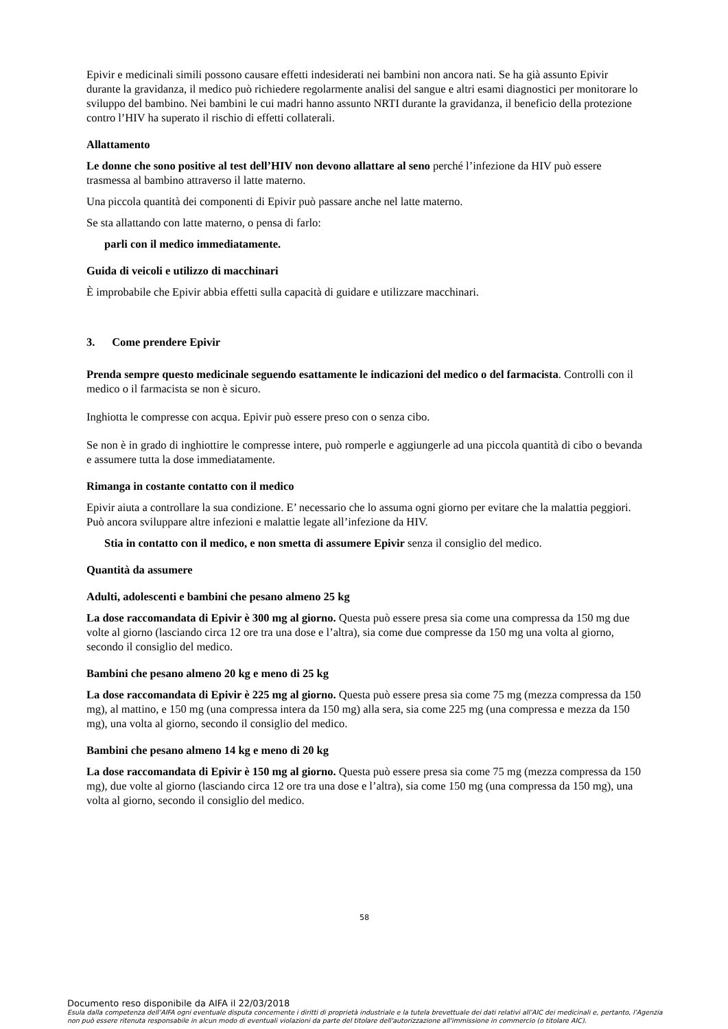Epivir e medicinali simili possono causare effetti indesiderati nei bambini non ancora nati. Se ha già assunto Epivir durante la gravidanza, il medico può richiedere regolarmente analisi del sangue e altri esami diagnostici per monitorare lo sviluppo del bambino. Nei bambini le cui madri hanno assunto NRTI durante la gravidanza, il beneficio della protezione contro l’HIV ha superato il rischio di effetti collaterali.
Allattamento
Le donne che sono positive al test dell’HIV non devono allattare al seno perché l’infezione da HIV può essere trasmessa al bambino attraverso il latte materno.
Una piccola quantità dei componenti di Epivir può passare anche nel latte materno.
Se sta allattando con latte materno, o pensa di farlo:
parli con il medico immediatamente.
Guida di veicoli e utilizzo di macchinari
È improbabile che Epivir abbia effetti sulla capacità di guidare e utilizzare macchinari.
3. Come prendere Epivir
Prenda sempre questo medicinale seguendo esattamente le indicazioni del medico o del farmacista. Controlli con il medico o il farmacista se non è sicuro.
Inghiotta le compresse con acqua. Epivir può essere preso con o senza cibo.
Se non è in grado di inghiottire le compresse intere, può romperle e aggiungerle ad una piccola quantità di cibo o bevanda e assumere tutta la dose immediatamente.
Rimanga in costante contatto con il medico
Epivir aiuta a controllare la sua condizione. E’ necessario che lo assuma ogni giorno per evitare che la malattia peggiori. Può ancora sviluppare altre infezioni e malattie legate all’infezione da HIV.
Stia in contatto con il medico, e non smetta di assumere Epivir senza il consiglio del medico.
Quantità da assumere
Adulti, adolescenti e bambini che pesano almeno 25 kg
La dose raccomandata di Epivir è 300 mg al giorno. Questa può essere presa sia come una compressa da 150 mg due volte al giorno (lasciando circa 12 ore tra una dose e l’altra), sia come due compresse da 150 mg una volta al giorno, secondo il consiglio del medico.
Bambini che pesano almeno 20 kg e meno di 25 kg
La dose raccomandata di Epivir è 225 mg al giorno. Questa può essere presa sia come 75 mg (mezza compressa da 150 mg), al mattino, e 150 mg (una compressa intera da 150 mg) alla sera, sia come 225 mg (una compressa e mezza da 150 mg), una volta al giorno, secondo il consiglio del medico.
Bambini che pesano almeno 14 kg e meno di 20 kg
La dose raccomandata di Epivir è 150 mg al giorno. Questa può essere presa sia come 75 mg (mezza compressa da 150 mg), due volte al giorno (lasciando circa 12 ore tra una dose e l’altra), sia come 150 mg (una compressa da 150 mg), una volta al giorno, secondo il consiglio del medico.
58
Documento reso disponibile da AIFA il 22/03/2018
Esula dalla competenza dell’AIFA ogni eventuale disputa concernente i diritti di proprietà industriale e la tutela brevettuale dei dati relativi all’AIC dei medicinali e, pertanto, l’Agenzia non può essere ritenuta responsabile in alcun modo di eventuali violazioni da parte del titolare dell'autorizzazione all'immissione in commercio (o titolare AIC).